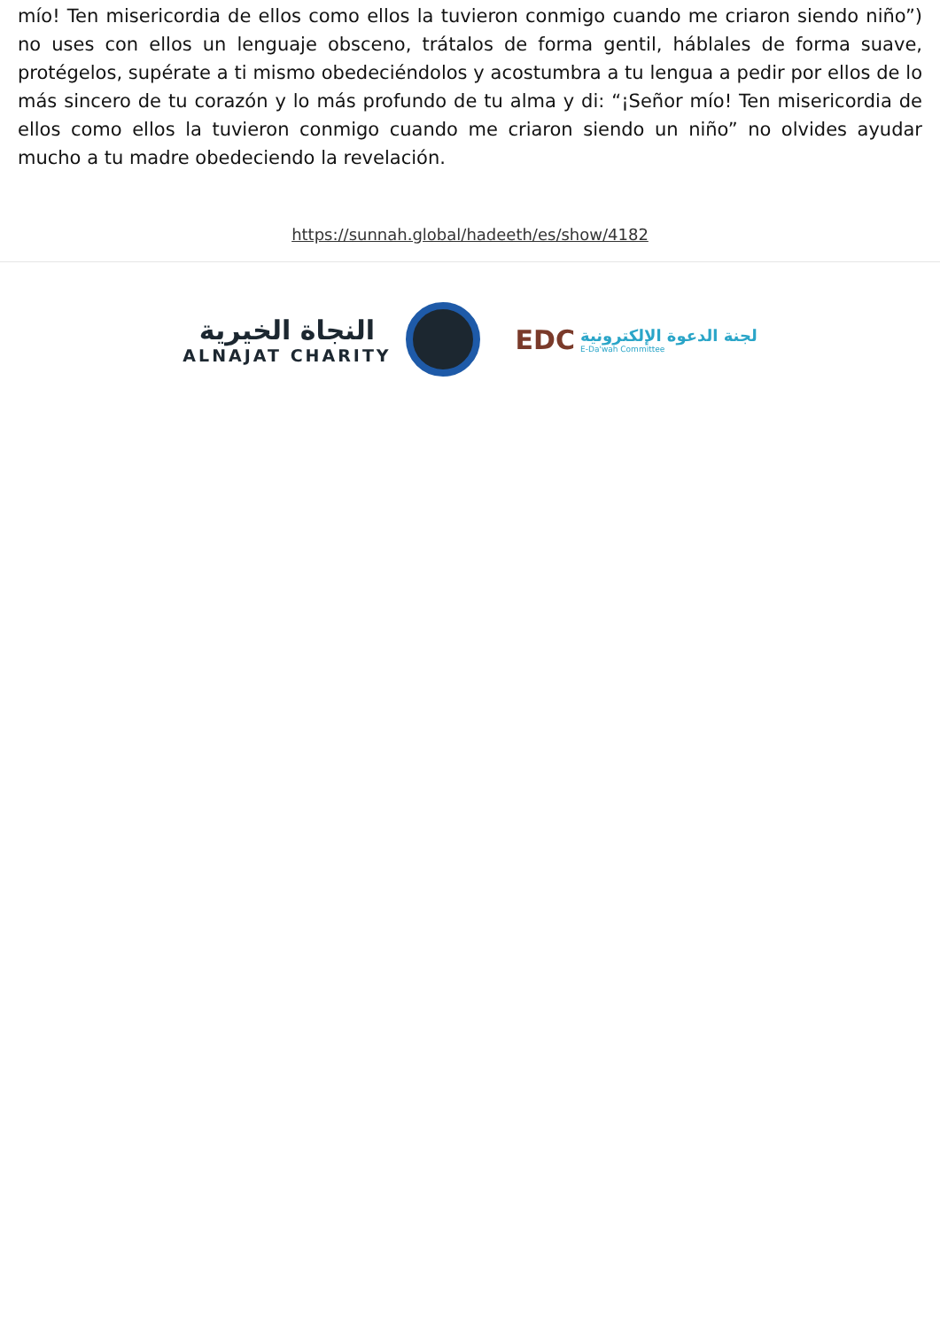mío! Ten misericordia de ellos como ellos la tuvieron conmigo cuando me criaron siendo niño”) no uses con ellos un lenguaje obsceno, trátalos de forma gentil, háblales de forma suave, protégelos, supérate a ti mismo obedeciéndolos y acostumbra a tu lengua a pedir por ellos de lo más sincero de tu corazón y lo más profundo de tu alma y di: “¡Señor mío! Ten misericordia de ellos como ellos la tuvieron conmigo cuando me criaron siendo un niño” no olvides ayudar mucho a tu madre obedeciendo la revelación.
https://sunnah.global/hadeeth/es/show/4182
النجاة الخيرية
ALNAJAT CHARITY
EDC
لجنة الدعوة الإلكترونية
E-Da'wah Committee